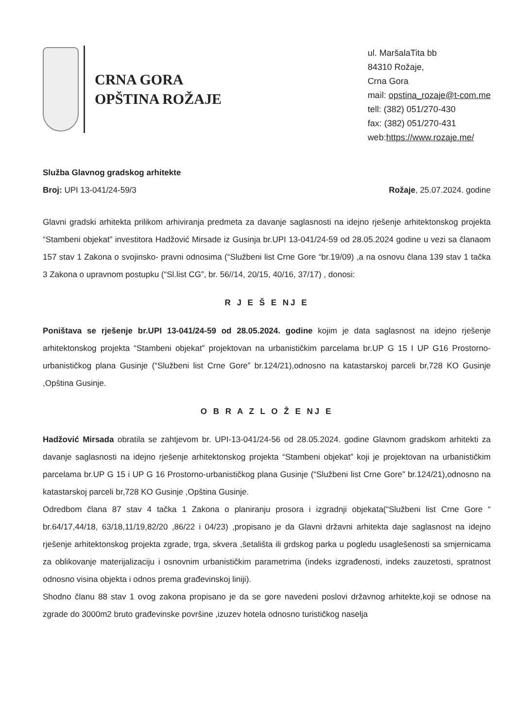CRNA GORA
OPŠTINA ROŽAJE
ul. MaršalaTita bb
84310 Rožaje,
Crna Gora
mail: opstina_rozaje@t-com.me
tell: (382) 051/270-430
fax: (382) 051/270-431
web:https://www.rozaje.me/
Služba Glavnog gradskog arhitekte
Broj: UPI 13-041/24-59/3 Rožaje, 25.07.2024. godine
Glavni gradski arhitekta prilikom arhiviranja predmeta za davanje saglasnosti na idejno rješenje arhitektonskog projekta “Stambeni objekat” investitora Hadžović Mirsade iz Gusinja br.UPI 13-041/24-59 od 28.05.2024 godine u vezi sa članaom 157 stav 1 Zakona o svojinsko- pravni odnosima (“Službeni list Crne Gore “br.19/09) ,a na osnovu člana 139 stav 1 tačka 3 Zakona o upravnom postupku (“Sl.list CG”, br. 56//14, 20/15, 40/16, 37/17) , donosi:
R J E Š E NJ E
Poništava se rješenje br.UPI 13-041/24-59 od 28.05.2024. godine kojim je data saglasnost na idejno rješenje arhitektonskog projekta “Stambeni objekat” projektovan na urbanističkim parcelama br.UP G 15 I UP G16 Prostorno-urbanističkog plana Gusinje (“Službeni list Crne Gore” br.124/21),odnosno na katastarskoj parceli br,728 KO Gusinje ,Opština Gusinje.
O B R A Z L O Ž E NJ E
Hadžović Mirsada obratila se zahtjevom br. UPI-13-041/24-56 od 28.05.2024. godine Glavnom gradskom arhitekti za davanje saglasnosti na idejno rješenje arhitektonskog projekta “Stambeni objekat” koji je projektovan na urbanističkim parcelama br.UP G 15 i UP G 16 Prostorno-urbanističkog plana Gusinje (“Službeni list Crne Gore” br.124/21),odnosno na katastarskoj parceli br,728 KO Gusinje ,Opština Gusinje.
Odredbom člana 87 stav 4 tačka 1 Zakona o planiranju prosora i izgradnji objekata(“Službeni list Crne Gore “ br.64/17,44/18, 63/18,11/19,82/20 ,86/22 i 04/23) ,propisano je da Glavni državni arhitekta daje saglasnost na idejno rješenje arhitektonskog projekta zgrade, trga, skvera ,šetališta ili grdskog parka u pogledu usaglešenosti sa smjernicama za oblikovanje materijalizaciju i osnovnim urbanističkim parametrima (indeks izgrađenosti, indeks zauzetosti, spratnost odnosno visina objekta i odnos prema građevinskoj liniji).
Shodno članu 88 stav 1 ovog zakona propisano je da se gore navedeni poslovi državnog arhitekte,koji se odnose na zgrade do 3000m2 bruto građevinske površine ,izuzev hotela odnosno turističkog naselja